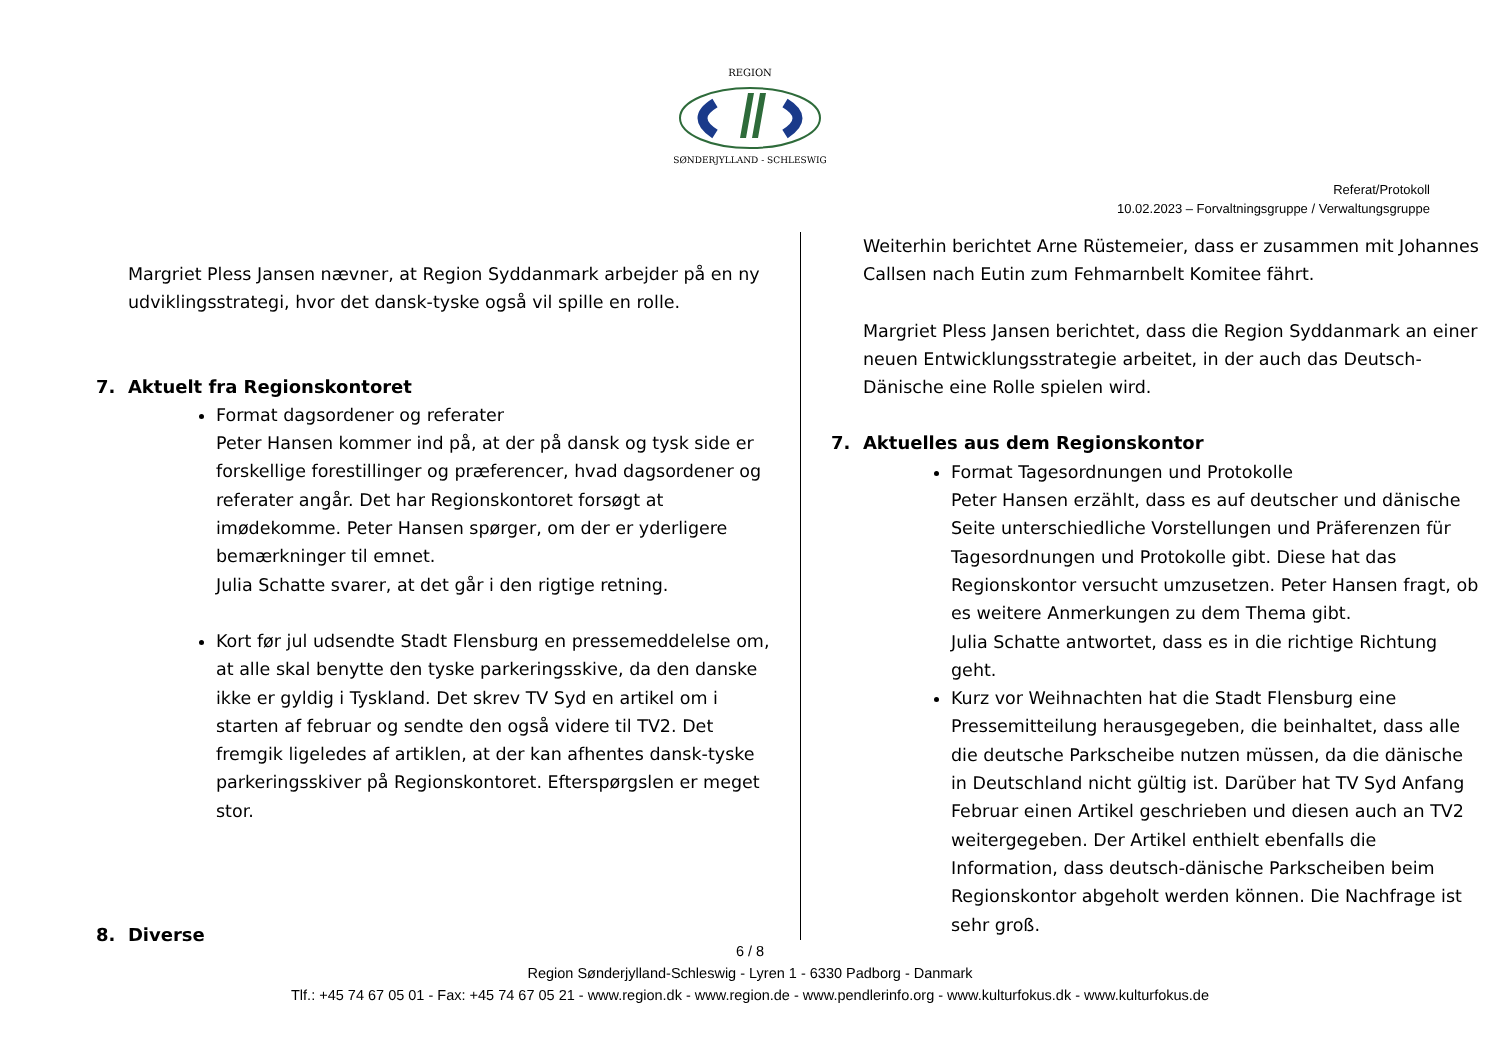REGION
SØNDERJYLLAND - SCHLESWIG
Referat/Protokoll
10.02.2023 – Forvaltningsgruppe / Verwaltungsgruppe
Margriet Pless Jansen nævner, at Region Syddanmark arbejder på en ny udviklingsstrategi, hvor det dansk-tyske også vil spille en rolle.
7. Aktuelt fra Regionskontoret
Format dagsordener og referater
Peter Hansen kommer ind på, at der på dansk og tysk side er forskellige forestillinger og præferencer, hvad dagsordener og referater angår. Det har Regionskontoret forsøgt at imødekomme. Peter Hansen spørger, om der er yderligere bemærkninger til emnet.
Julia Schatte svarer, at det går i den rigtige retning.
Kort før jul udsendte Stadt Flensburg en pressemeddelelse om, at alle skal benytte den tyske parkeringsskive, da den danske ikke er gyldig i Tyskland. Det skrev TV Syd en artikel om i starten af februar og sendte den også videre til TV2. Det fremgik ligeledes af artiklen, at der kan afhentes dansk-tyske parkeringsskiver på Regionskontoret. Efterspørgslen er meget stor.
8. Diverse
Weiterhin berichtet Arne Rüstemeier, dass er zusammen mit Johannes Callsen nach Eutin zum Fehmarnbelt Komitee fährt.
Margriet Pless Jansen berichtet, dass die Region Syddanmark an einer neuen Entwicklungsstrategie arbeitet, in der auch das Deutsch-Dänische eine Rolle spielen wird.
7. Aktuelles aus dem Regionskontor
Format Tagesordnungen und Protokolle
Peter Hansen erzählt, dass es auf deutscher und dänische Seite unterschiedliche Vorstellungen und Präferenzen für Tagesordnungen und Protokolle gibt. Diese hat das Regionskontor versucht umzusetzen. Peter Hansen fragt, ob es weitere Anmerkungen zu dem Thema gibt.
Julia Schatte antwortet, dass es in die richtige Richtung geht.
Kurz vor Weihnachten hat die Stadt Flensburg eine Pressemitteilung herausgegeben, die beinhaltet, dass alle die deutsche Parkscheibe nutzen müssen, da die dänische in Deutschland nicht gültig ist. Darüber hat TV Syd Anfang Februar einen Artikel geschrieben und diesen auch an TV2 weitergegeben. Der Artikel enthielt ebenfalls die Information, dass deutsch-dänische Parkscheiben beim Regionskontor abgeholt werden können. Die Nachfrage ist sehr groß.
6 / 8
Region Sønderjylland-Schleswig - Lyren 1 - 6330 Padborg - Danmark
Tlf.: +45 74 67 05 01 - Fax: +45 74 67 05 21 - www.region.dk - www.region.de - www.pendlerinfo.org - www.kulturfokus.dk - www.kulturfokus.de